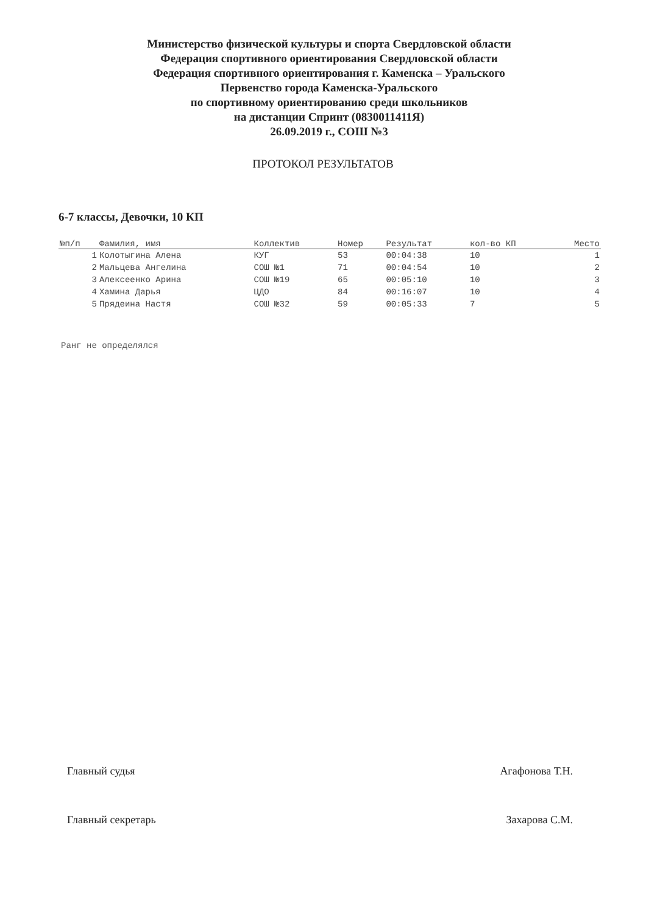Министерство физической культуры и спорта Свердловской области
Федерация спортивного ориентирования Свердловской области
Федерация спортивного ориентирования г. Каменска – Уральского
Первенство города Каменска-Уральского
по спортивному ориентированию среди школьников
на дистанции Спринт (0830011411Я)
26.09.2019 г., СОШ №3
ПРОТОКОЛ РЕЗУЛЬТАТОВ
6-7 классы, Девочки, 10 КП
| №п/п | Фамилия, имя | Коллектив | Номер | Результат | кол-во КП | Место |
| --- | --- | --- | --- | --- | --- | --- |
| 1 | Колотыгина Алена | КУГ | 53 | 00:04:38 | 10 | 1 |
| 2 | Мальцева Ангелина | СОШ №1 | 71 | 00:04:54 | 10 | 2 |
| 3 | Алексеенко Арина | СОШ №19 | 65 | 00:05:10 | 10 | 3 |
| 4 | Хамина Дарья | ЦДО | 84 | 00:16:07 | 10 | 4 |
| 5 | Прядеина Настя | СОШ №32 | 59 | 00:05:33 | 7 | 5 |
Ранг не определялся
Главный судья Агафонова Т.Н.
Главный секретарь Захарова С.М.